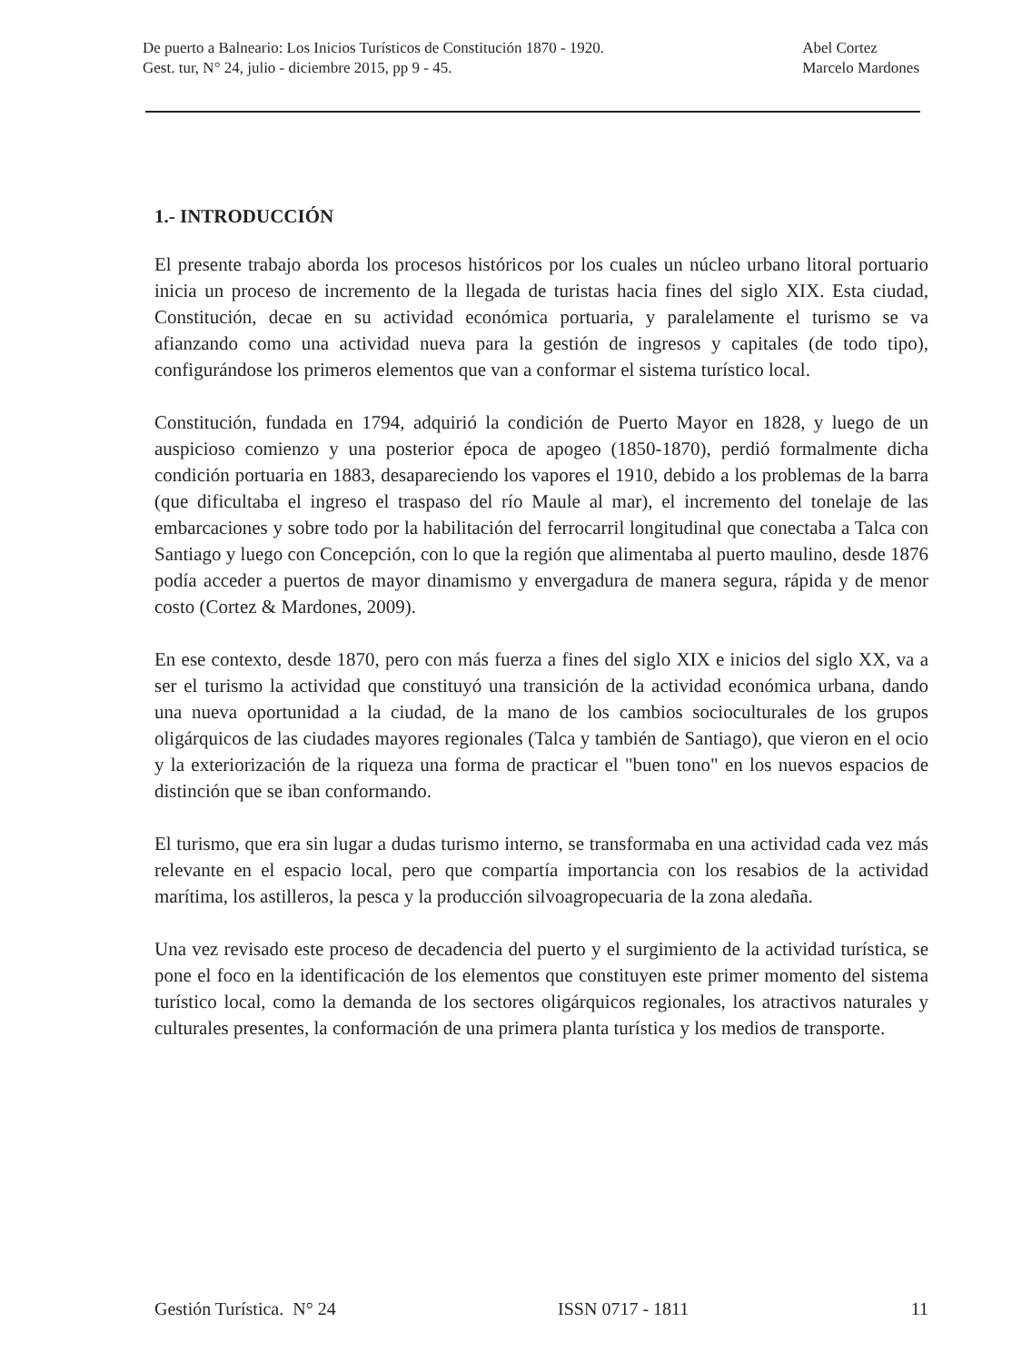De puerto a Balneario: Los Inicios Turísticos de Constitución 1870 - 1920.
Gest. tur, N° 24, julio - diciembre 2015, pp 9 - 45.
Abel Cortez
Marcelo Mardones
1.- INTRODUCCIÓN
El presente trabajo aborda los procesos históricos por los cuales un núcleo urbano litoral portuario inicia un proceso de incremento de la llegada de turistas hacia fines del siglo XIX. Esta ciudad, Constitución, decae en su actividad económica portuaria, y paralelamente el turismo se va afianzando como una actividad nueva para la gestión de ingresos y capitales (de todo tipo), configurándose los primeros elementos que van a conformar el sistema turístico local.
Constitución, fundada en 1794, adquirió la condición de Puerto Mayor en 1828, y luego de un auspicioso comienzo y una posterior época de apogeo (1850-1870), perdió formalmente dicha condición portuaria en 1883, desapareciendo los vapores el 1910, debido a los problemas de la barra (que dificultaba el ingreso el traspaso del río Maule al mar), el incremento del tonelaje de las embarcaciones y sobre todo por la habilitación del ferrocarril longitudinal que conectaba a Talca con Santiago y luego con Concepción, con lo que la región que alimentaba al puerto maulino, desde 1876 podía acceder a puertos de mayor dinamismo y envergadura de manera segura, rápida y de menor costo (Cortez & Mardones, 2009).
En ese contexto, desde 1870, pero con más fuerza a fines del siglo XIX e inicios del siglo XX, va a ser el turismo la actividad que constituyó una transición de la actividad económica urbana, dando una nueva oportunidad a la ciudad, de la mano de los cambios socioculturales de los grupos oligárquicos de las ciudades mayores regionales (Talca y también de Santiago), que vieron en el ocio y la exteriorización de la riqueza una forma de practicar el "buen tono" en los nuevos espacios de distinción que se iban conformando.
El turismo, que era sin lugar a dudas turismo interno, se transformaba en una actividad cada vez más relevante en el espacio local, pero que compartía importancia con los resabios de la actividad marítima, los astilleros, la pesca y la producción silvoagropecuaria de la zona aledaña.
Una vez revisado este proceso de decadencia del puerto y el surgimiento de la actividad turística, se pone el foco en la identificación de los elementos que constituyen este primer momento del sistema turístico local, como la demanda de los sectores oligárquicos regionales, los atractivos naturales y culturales presentes, la conformación de una primera planta turística y los medios de transporte.
Gestión Turística. N° 24 ISSN 0717 - 1811 11